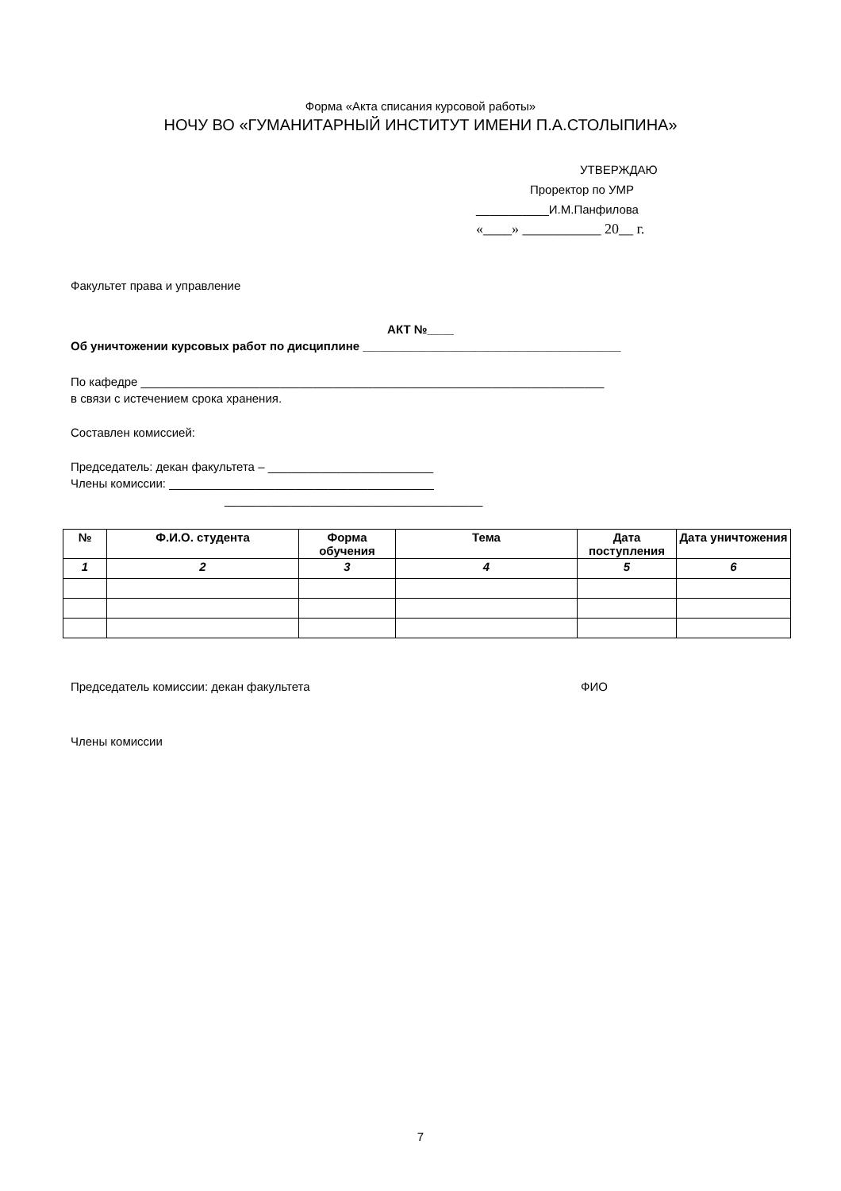Форма «Акта списания курсовой работы»
НОЧУ ВО «ГУМАНИТАРНЫЙ ИНСТИТУТ ИМЕНИ П.А.СТОЛЫПИНА»
УТВЕРЖДАЮ
Проректор по УМР
___________И.М.Панфилова
«____» ___________ 20__ г.
Факультет права и управление
АКТ №____
Об уничтожении курсовых работ по дисциплине _______________________________________
По кафедре ______________________________________________________________________
в связи с истечением срока хранения.
Составлен комиссией:
Председатель: декан факультета – _________________________
Члены комиссии: ________________________________________
_______________________________________
| № | Ф.И.О. студента | Форма обучения | Тема | Дата поступления | Дата уничтожения |
| --- | --- | --- | --- | --- | --- |
| 1 | 2 | 3 | 4 | 5 | 6 |
Председатель комиссии: декан факультета ФИО
Члены комиссии
7